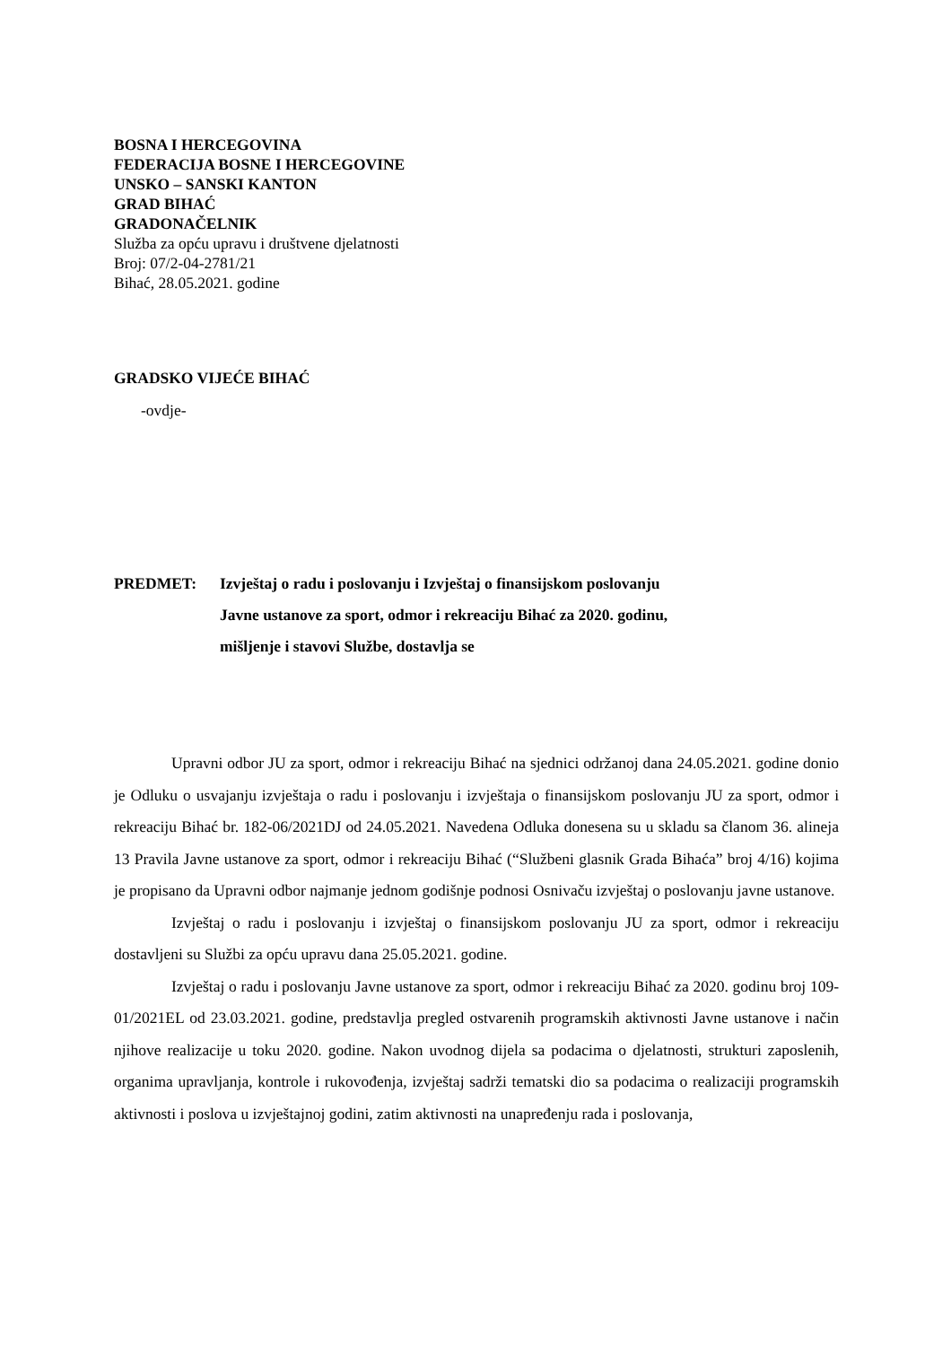BOSNA I HERCEGOVINA
FEDERACIJA BOSNE I HERCEGOVINE
UNSKO – SANSKI KANTON
GRAD BIHAĆ
GRADONAČELNIK
Služba za opću upravu i društvene djelatnosti
Broj: 07/2-04-2781/21
Bihać, 28.05.2021. godine
GRADSKO VIJEĆE BIHAĆ
-ovdje-
PREDMET: Izvještaj o radu i poslovanju i Izvještaj o finansijskom poslovanju
Javne ustanove za sport, odmor i rekreaciju Bihać za 2020. godinu,
mišljenje i stavovi Službe, dostavlja se
Upravni odbor JU za sport, odmor i rekreaciju Bihać na sjednici održanoj dana 24.05.2021. godine donio je Odluku o usvajanju izvještaja o radu i poslovanju i izvještaja o finansijskom poslovanju JU za sport, odmor i rekreaciju Bihać br. 182-06/2021DJ od 24.05.2021. Navedena Odluka donesena su u skladu sa članom 36. alineja 13 Pravila Javne ustanove za sport, odmor i rekreaciju Bihać (“Službeni glasnik Grada Bihaća” broj 4/16) kojima je propisano da Upravni odbor najmanje jednom godišnje podnosi Osnivaču izvještaj o poslovanju javne ustanove.
Izvještaj o radu i poslovanju i izvještaj o finansijskom poslovanju JU za sport, odmor i rekreaciju dostavljeni su Službi za opću upravu dana 25.05.2021. godine.
Izvještaj o radu i poslovanju Javne ustanove za sport, odmor i rekreaciju Bihać za 2020. godinu broj 109-01/2021EL od 23.03.2021. godine, predstavlja pregled ostvarenih programskih aktivnosti Javne ustanove i način njihove realizacije u toku 2020. godine. Nakon uvodnog dijela sa podacima o djelatnosti, strukturi zaposlenih, organima upravljanja, kontrole i rukovođenja, izvještaj sadrži tematski dio sa podacima o realizaciji programskih aktivnosti i poslova u izvještajnoj godini, zatim aktivnosti na unapređenju rada i poslovanja,